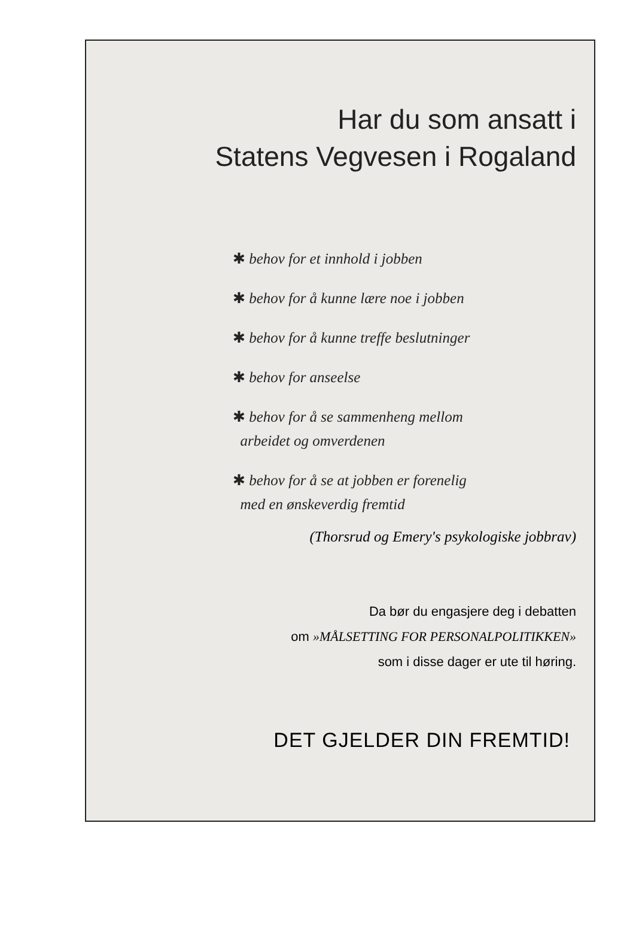Har du som ansatt i
Statens Vegvesen i Rogaland
✱ behov for et innhold i jobben
✱ behov for å kunne lære noe i jobben
✱ behov for å kunne treffe beslutninger
✱ behov for anseelse
✱ behov for å se sammenheng mellom
arbeidet og omverdenen
✱ behov for å se at jobben er forenelig
med en ønskeverdig fremtid
(Thorsrud og Emery's psykologiske jobbrav)
Da bør du engasjere deg i debatten
om »MÅLSETTING FOR PERSONALPOLITIKKEN»
som i disse dager er ute til høring.
DET GJELDER DIN FREMTID!